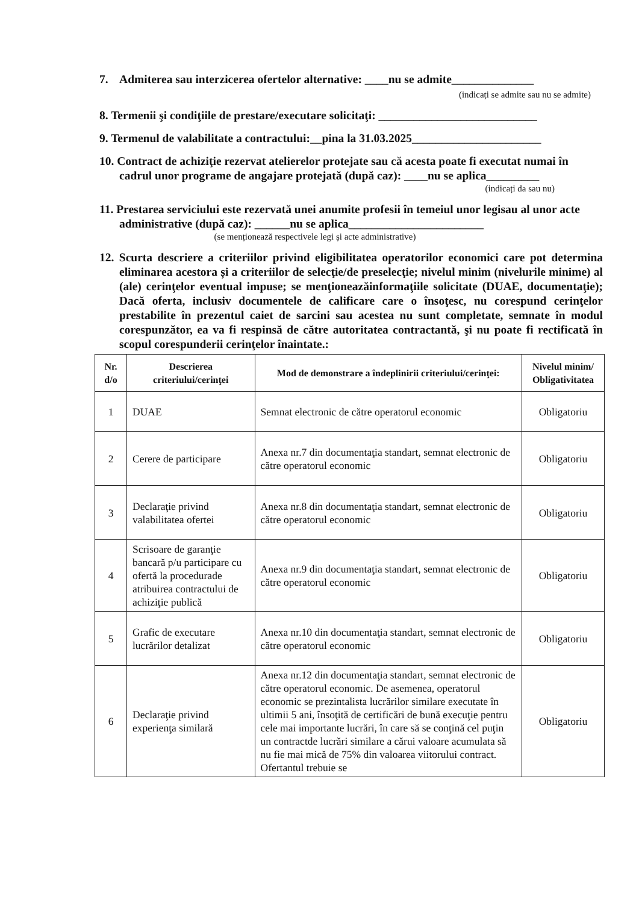7. Admiterea sau interzicerea ofertelor alternative: ____nu se admite______________
(indicați se admite sau nu se admite)
8. Termenii şi condiţiile de prestare/executare solicitaţi: ___________________________
9. Termenul de valabilitate a contractului:__pina la 31.03.2025______________________
10. Contract de achiziţie rezervat atelierelor protejate sau că acesta poate fi executat numai în cadrul unor programe de angajare protejată (după caz): ____nu se aplica_________
(indicați da sau nu)
11. Prestarea serviciului este rezervată unei anumite profesii în temeiul unor legisau al unor acte administrative (după caz): ______nu se aplica_______________________
(se menționează respectivele legi și acte administrative)
12. Scurta descriere a criteriilor privind eligibilitatea operatorilor economici care pot determina eliminarea acestora și a criteriilor de selecţie/de preselecţie; nivelul minim (nivelurile minime) al (ale) cerinţelor eventual impuse; se menţioneazăinformaţiile solicitate (DUAE, documentaţie); Dacă oferta, inclusiv documentele de calificare care o însoţesc, nu corespund cerinţelor prestabilite în prezentul caiet de sarcini sau acestea nu sunt completate, semnate în modul corespunzător, ea va fi respinsă de către autoritatea contractantă, şi nu poate fi rectificată în scopul corespunderii cerinţelor înaintate.:
| Nr. d/o | Descrierea criteriului/cerinţei | Mod de demonstrare a îndeplinirii criteriului/cerinţei: | Nivelul minim/ Obligativitatea |
| --- | --- | --- | --- |
| 1 | DUAE | Semnat electronic de către operatorul economic | Obligatoriu |
| 2 | Cerere de participare | Anexa nr.7 din documentaţia standart, semnat electronic de către operatorul economic | Obligatoriu |
| 3 | Declaraţie privind valabilitatea ofertei | Anexa nr.8 din documentaţia standart, semnat electronic de către operatorul economic | Obligatoriu |
| 4 | Scrisoare de garanţie bancară p/u participare cu ofertă la procedurade atribuirea contractului de achiziţie publică | Anexa nr.9 din documentaţia standart, semnat electronic de către operatorul economic | Obligatoriu |
| 5 | Grafic de executare lucrărilor detalizat | Anexa nr.10 din documentaţia standart, semnat electronic de către operatorul economic | Obligatoriu |
| 6 | Declaraţie privind experienţa similară | Anexa nr.12 din documentaţia standart, semnat electronic de către operatorul economic. De asemenea, operatorul economic se prezintalista lucrărilor similare executate în ultimii 5 ani, însoţită de certificări de bună execuţie pentru cele mai importante lucrări, în care să se conţină cel puţin un contractde lucrări similare a cărui valoare acumulata să nu fie mai mică de 75% din valoarea viitorului contract. Ofertantul trebuie se | Obligatoriu |